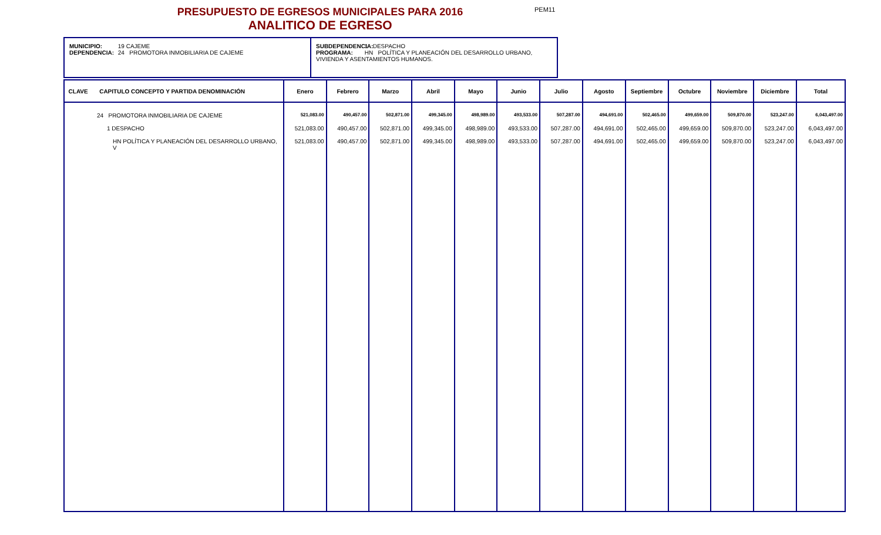PRESUPUESTO DE EGRESOS MUNICIPALES PARA 2016
ANALITICO DE EGRESO
PEM11
MUNICIPIO: 19 CAJEME
DEPENDENCIA: 24 PROMOTORA INMOBILIARIA DE CAJEME
SUBDEPENDENCIA: 1 DESPACHO
PROGRAMA: HN POLÍTICA Y PLANEACIÓN DEL DESARROLLO URBANO, VIVIENDA Y ASENTAMIENTOS HUMANOS.
| CLAVE CAPITULO CONCEPTO Y PARTIDA DENOMINACIÓN | Enero | Febrero | Marzo | Abril | Mayo | Junio | Julio | Agosto | Septiembre | Octubre | Noviembre | Diciembre | Total |
| --- | --- | --- | --- | --- | --- | --- | --- | --- | --- | --- | --- | --- | --- |
| 24 PROMOTORA INMOBILIARIA DE CAJEME | 521,083.00 | 490,457.00 | 502,871.00 | 499,345.00 | 498,989.00 | 493,533.00 | 507,287.00 | 494,691.00 | 502,465.00 | 499,659.00 | 509,870.00 | 523,247.00 | 6,043,497.00 |
| 1 DESPACHO | 521,083.00 | 490,457.00 | 502,871.00 | 499,345.00 | 498,989.00 | 493,533.00 | 507,287.00 | 494,691.00 | 502,465.00 | 499,659.00 | 509,870.00 | 523,247.00 | 6,043,497.00 |
| HN POLÍTICA Y PLANEACIÓN DEL DESARROLLO URBANO, V | 521,083.00 | 490,457.00 | 502,871.00 | 499,345.00 | 498,989.00 | 493,533.00 | 507,287.00 | 494,691.00 | 502,465.00 | 499,659.00 | 509,870.00 | 523,247.00 | 6,043,497.00 |